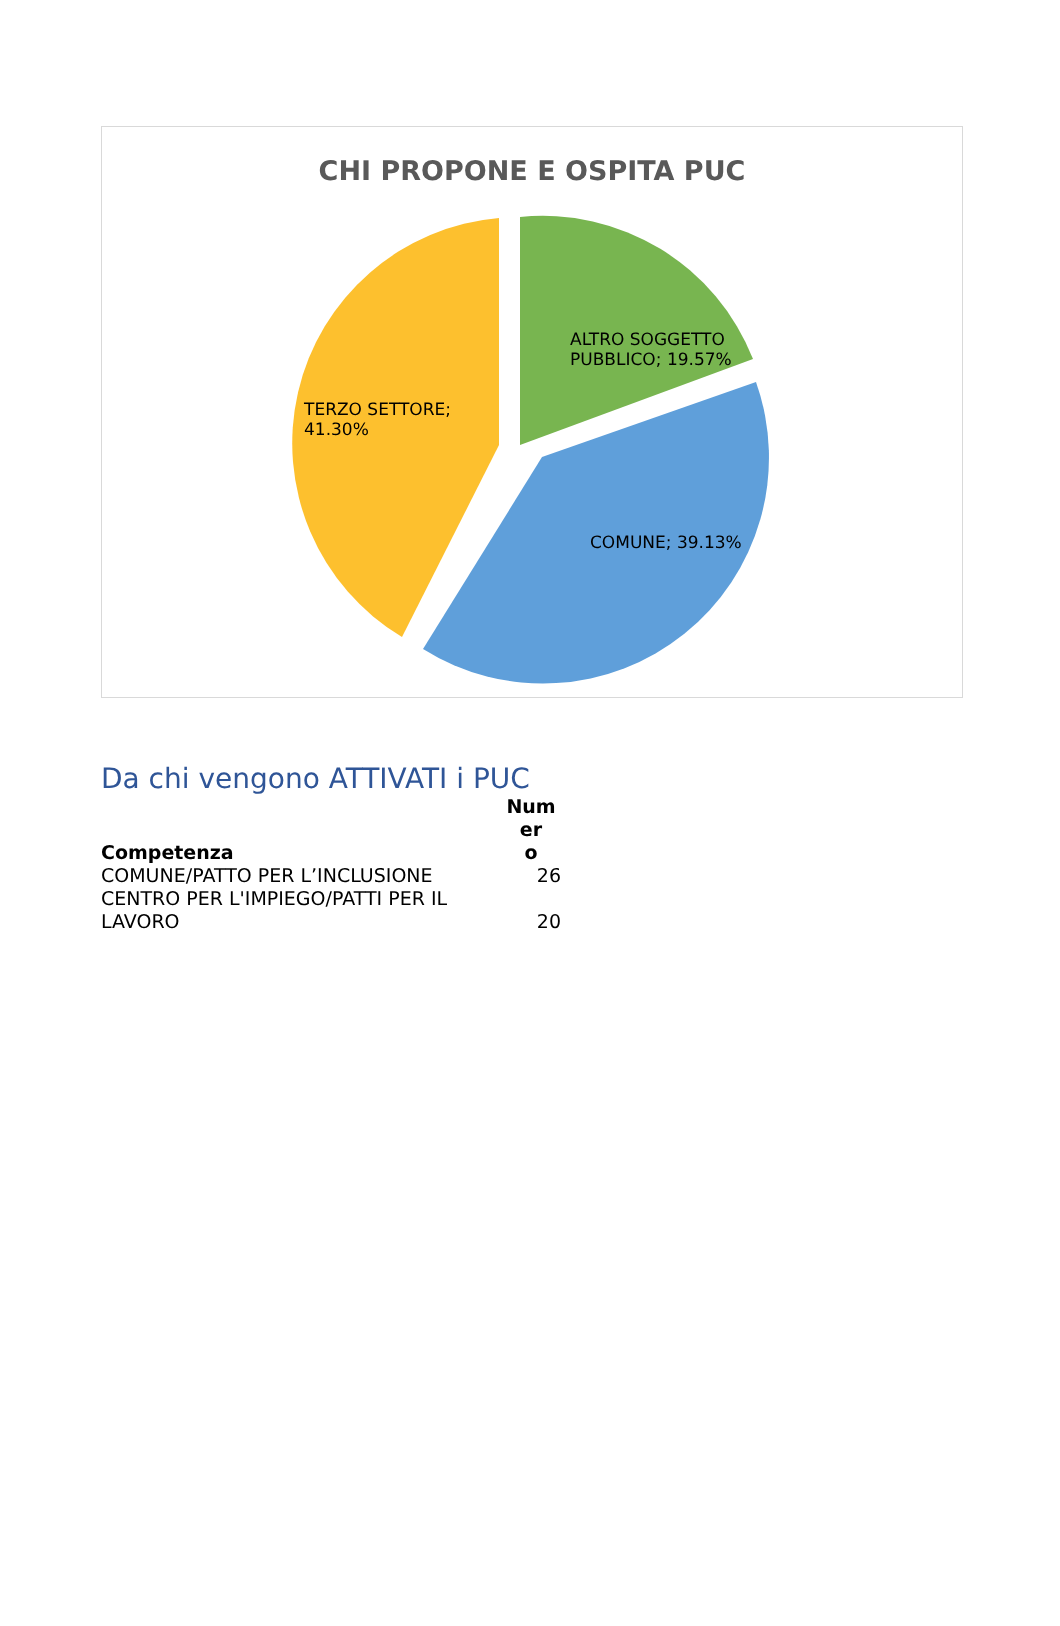CHI PROPONE E OSPITA PUC
ALTRO SOGGETTO
PUBBLICO; 19.57%
TERZO SETTORE;
41.30%
COMUNE; 39.13%
Da chi vengono ATTIVATI i PUC
| Competenza | Num er o |
| --- | --- |
| COMUNE/PATTO PER L’INCLUSIONE | 26 |
| CENTRO PER L'IMPIEGO/PATTI PER IL LAVORO | 20 |